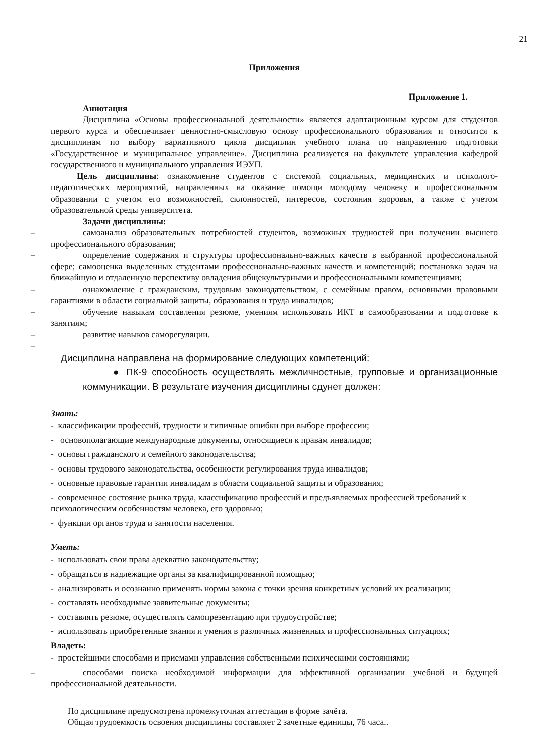21
Приложения
Приложение 1.
Аннотация
Дисциплина «Основы профессиональной деятельности» является адаптационным курсом для студентов первого курса и обеспечивает ценностно-смысловую основу профессионального образования и относится к дисциплинам по выбору вариативного цикла дисциплин учебного плана по направлению подготовки «Государственное и муниципальное управление». Дисциплина реализуется на факультете управления кафедрой государственного и муниципального управления ИЭУП.
Цель дисциплины: ознакомление студентов с системой социальных, медицинских и психолого-педагогических мероприятий, направленных на оказание помощи молодому человеку в профессиональном образовании с учетом его возможностей, склонностей, интересов, состояния здоровья, а также с учетом образовательной среды университета.
Задачи дисциплины:
– самоанализ образовательных потребностей студентов, возможных трудностей при получении высшего профессионального образования;
– определение содержания и структуры профессионально-важных качеств в выбранной профессиональной сфере; самооценка выделенных студентами профессионально-важных качеств и компетенций; постановка задач на ближайшую и отдаленную перспективу овладения общекультурными и профессиональными компетенциями;
– ознакомление с гражданским, трудовым законодательством, с семейным правом, основными правовыми гарантиями в области социальной защиты, образования и труда инвалидов;
– обучение навыкам составления резюме, умениям использовать ИКТ в самообразовании и подготовке к занятиям;
– развитие навыков саморегуляции.
–
Дисциплина направлена на формирование следующих компетенций:
● ПК-9 способность осуществлять межличностные, групповые и организационные коммуникации. В результате изучения дисциплины сдунет должен:
Знать:
- классификации профессий, трудности и типичные ошибки при выборе профессии;
- основополагающие международные документы, относящиеся к правам инвалидов;
- основы гражданского и семейного законодательства;
- основы трудового законодательства, особенности регулирования труда инвалидов;
- основные правовые гарантии инвалидам в области социальной защиты и образования;
- современное состояние рынка труда, классификацию профессий и предъявляемых профессией требований к психологическим особенностям человека, его здоровью;
- функции органов труда и занятости населения.
Уметь:
- использовать свои права адекватно законодательству;
- обращаться в надлежащие органы за квалифицированной помощью;
- анализировать и осознанно применять нормы закона с точки зрения конкретных условий их реализации;
- составлять необходимые заявительные документы;
- составлять резюме, осуществлять самопрезентацию при трудоустройстве;
- использовать приобретенные знания и умения в различных жизненных и профессиональных ситуациях;
Владеть:
- простейшими способами и приемами управления собственными психическими состояниями;
– способами поиска необходимой информации для эффективной организации учебной и будущей профессиональной деятельности.
По дисциплине предусмотрена промежуточная аттестация в форме зачёта.
Общая трудоемкость освоения дисциплины составляет 2 зачетные единицы, 76 часа..